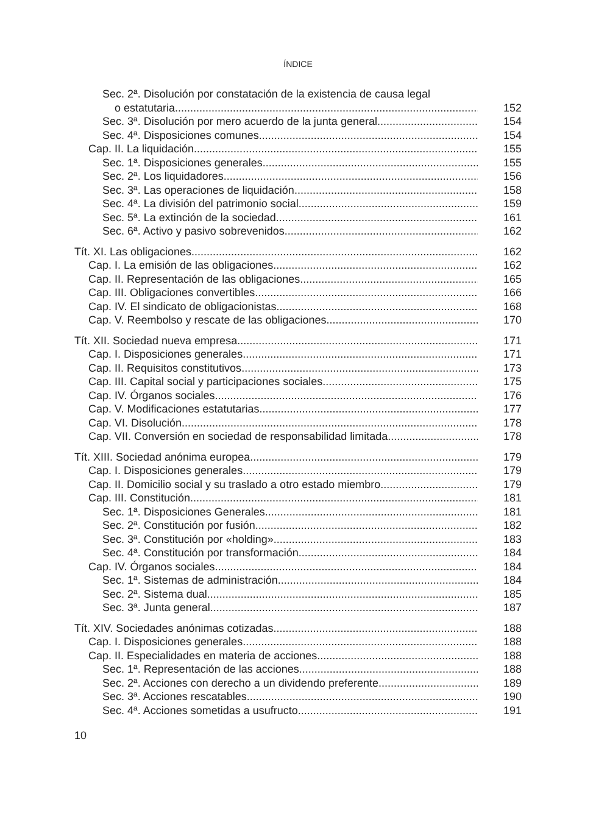ÍNDICE
Sec. 2ª. Disolución por constatación de la existencia de causa legal
o estatutaria 152
Sec. 3ª. Disolución por mero acuerdo de la junta general 154
Sec. 4ª. Disposiciones comunes 154
Cap. II. La liquidación 155
Sec. 1ª. Disposiciones generales 155
Sec. 2ª. Los liquidadores 156
Sec. 3ª. Las operaciones de liquidación 158
Sec. 4ª. La división del patrimonio social 159
Sec. 5ª. La extinción de la sociedad 161
Sec. 6ª. Activo y pasivo sobrevenidos 162
Tít. XI. Las obligaciones 162
Cap. I. La emisión de las obligaciones 162
Cap. II. Representación de las obligaciones 165
Cap. III. Obligaciones convertibles 166
Cap. IV. El sindicato de obligacionistas 168
Cap. V. Reembolso y rescate de las obligaciones 170
Tít. XII. Sociedad nueva empresa 171
Cap. I. Disposiciones generales 171
Cap. II. Requisitos constitutivos 173
Cap. III. Capital social y participaciones sociales 175
Cap. IV. Órganos sociales 176
Cap. V. Modificaciones estatutarias 177
Cap. VI. Disolución 178
Cap. VII. Conversión en sociedad de responsabilidad limitada 178
Tít. XIII. Sociedad anónima europea 179
Cap. I. Disposiciones generales 179
Cap. II. Domicilio social y su traslado a otro estado miembro 179
Cap. III. Constitución 181
Sec. 1ª. Disposiciones Generales 181
Sec. 2ª. Constitución por fusión 182
Sec. 3ª. Constitución por «holding» 183
Sec. 4ª. Constitución por transformación 184
Cap. IV. Órganos sociales 184
Sec. 1ª. Sistemas de administración 184
Sec. 2ª. Sistema dual 185
Sec. 3ª. Junta general 187
Tít. XIV. Sociedades anónimas cotizadas 188
Cap. I. Disposiciones generales 188
Cap. II. Especialidades en materia de acciones 188
Sec. 1ª. Representación de las acciones 188
Sec. 2ª. Acciones con derecho a un dividendo preferente 189
Sec. 3ª. Acciones rescatables 190
Sec. 4ª. Acciones sometidas a usufructo 191
10